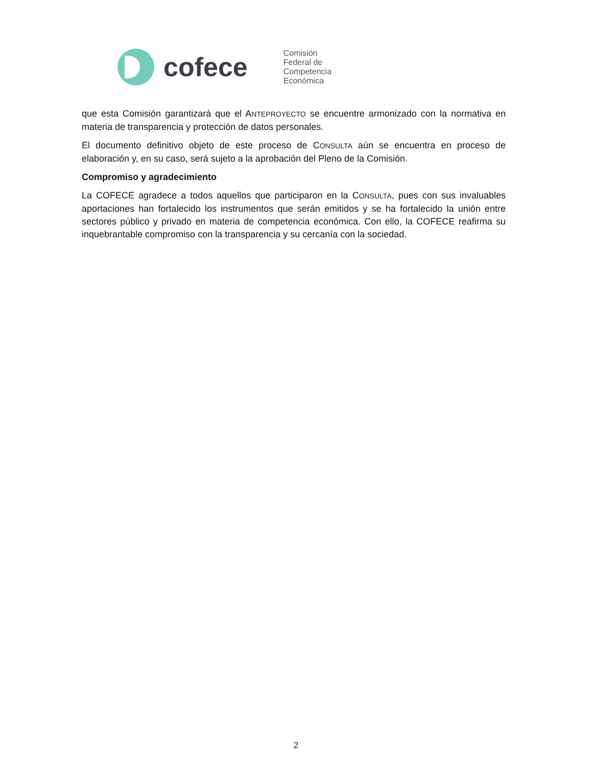cofece
Comisión
Federal de
Competencia
Económica
que esta Comisión garantizará que el ANTEPROYECTO se encuentre armonizado con la normativa en materia de transparencia y protección de datos personales.
El documento definitivo objeto de este proceso de CONSULTA aún se encuentra en proceso de elaboración y, en su caso, será sujeto a la aprobación del Pleno de la Comisión.
Compromiso y agradecimiento
La COFECE agradece a todos aquellos que participaron en la CONSULTA, pues con sus invaluables aportaciones han fortalecido los instrumentos que serán emitidos y se ha fortalecido la unión entre sectores público y privado en materia de competencia económica. Con ello, la COFECE reafirma su inquebrantable compromiso con la transparencia y su cercanía con la sociedad.
2